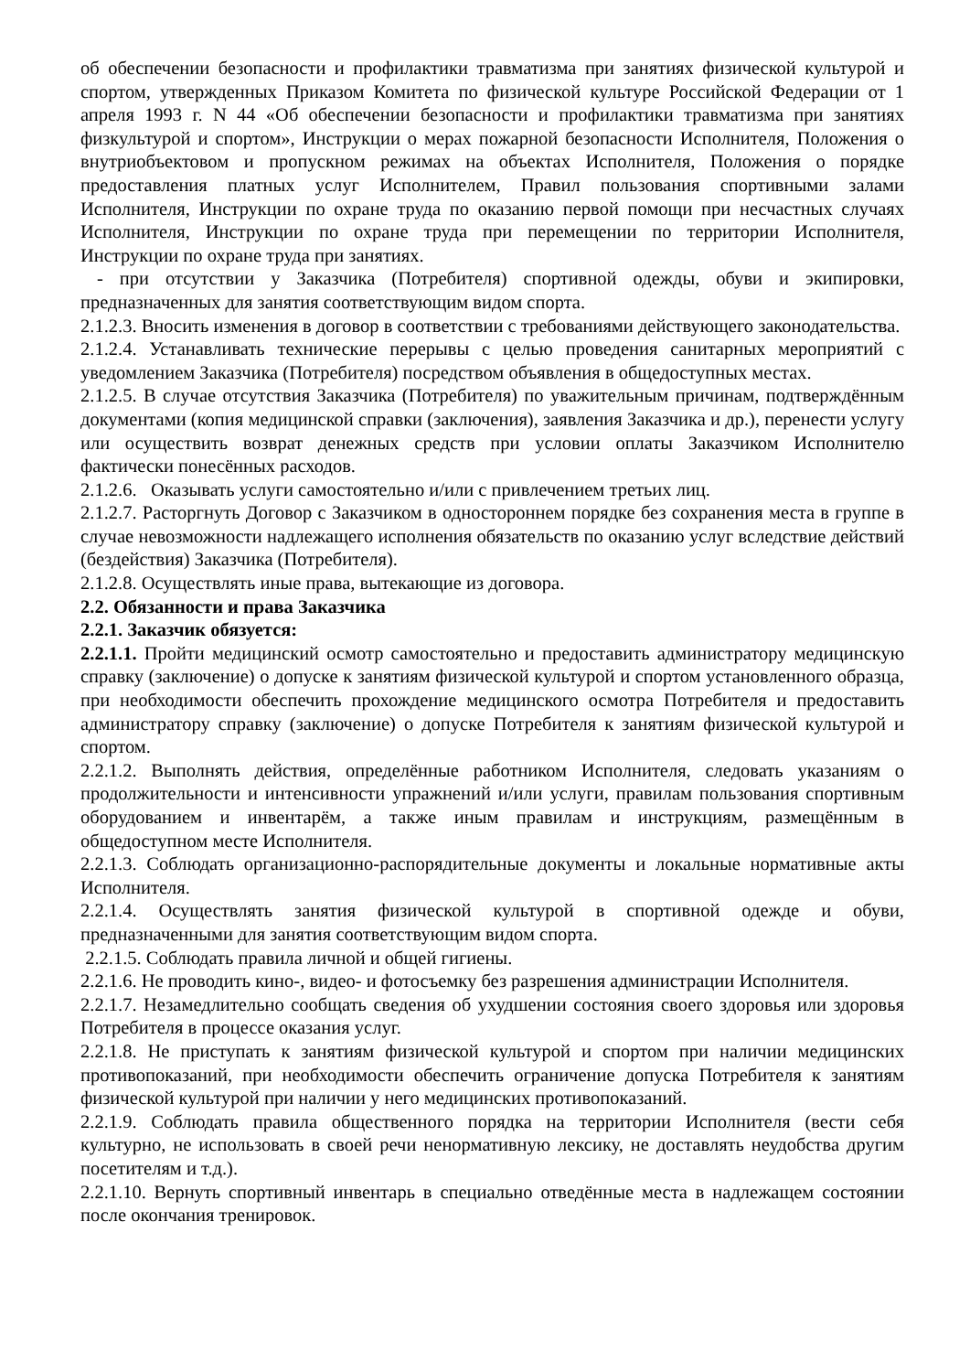об обеспечении безопасности и профилактики травматизма при занятиях физической культурой и спортом, утвержденных Приказом Комитета по физической культуре Российской Федерации от 1 апреля 1993 г. N 44 «Об обеспечении безопасности и профилактики травматизма при занятиях физкультурой и спортом», Инструкции о мерах пожарной безопасности Исполнителя, Положения о внутриобъектовом и пропускном режимах на объектах Исполнителя, Положения о порядке предоставления платных услуг Исполнителем, Правил пользования спортивными залами Исполнителя, Инструкции по охране труда по оказанию первой помощи при несчастных случаях Исполнителя, Инструкции по охране труда при перемещении по территории Исполнителя, Инструкции по охране труда при занятиях.
- при отсутствии у Заказчика (Потребителя) спортивной одежды, обуви и экипировки, предназначенных для занятия соответствующим видом спорта.
2.1.2.3. Вносить изменения в договор в соответствии с требованиями действующего законодательства.
2.1.2.4. Устанавливать технические перерывы с целью проведения санитарных мероприятий с уведомлением Заказчика (Потребителя) посредством объявления в общедоступных местах.
2.1.2.5. В случае отсутствия Заказчика (Потребителя) по уважительным причинам, подтверждённым документами (копия медицинской справки (заключения), заявления Заказчика и др.), перенести услугу или осуществить возврат денежных средств при условии оплаты Заказчиком Исполнителю фактически понесённых расходов.
2.1.2.6. Оказывать услуги самостоятельно и/или с привлечением третьих лиц.
2.1.2.7. Расторгнуть Договор с Заказчиком в одностороннем порядке без сохранения места в группе в случае невозможности надлежащего исполнения обязательств по оказанию услуг вследствие действий (бездействия) Заказчика (Потребителя).
2.1.2.8. Осуществлять иные права, вытекающие из договора.
2.2. Обязанности и права Заказчика
2.2.1. Заказчик обязуется:
2.2.1.1. Пройти медицинский осмотр самостоятельно и предоставить администратору медицинскую справку (заключение) о допуске к занятиям физической культурой и спортом установленного образца, при необходимости обеспечить прохождение медицинского осмотра Потребителя и предоставить администратору справку (заключение) о допуске Потребителя к занятиям физической культурой и спортом.
2.2.1.2. Выполнять действия, определённые работником Исполнителя, следовать указаниям о продолжительности и интенсивности упражнений и/или услуги, правилам пользования спортивным оборудованием и инвентарём, а также иным правилам и инструкциям, размещённым в общедоступном месте Исполнителя.
2.2.1.3. Соблюдать организационно-распорядительные документы и локальные нормативные акты Исполнителя.
2.2.1.4. Осуществлять занятия физической культурой в спортивной одежде и обуви, предназначенными для занятия соответствующим видом спорта.
2.2.1.5. Соблюдать правила личной и общей гигиены.
2.2.1.6. Не проводить кино-, видео- и фотосъемку без разрешения администрации Исполнителя.
2.2.1.7. Незамедлительно сообщать сведения об ухудшении состояния своего здоровья или здоровья Потребителя в процессе оказания услуг.
2.2.1.8. Не приступать к занятиям физической культурой и спортом при наличии медицинских противопоказаний, при необходимости обеспечить ограничение допуска Потребителя к занятиям физической культурой при наличии у него медицинских противопоказаний.
2.2.1.9. Соблюдать правила общественного порядка на территории Исполнителя (вести себя культурно, не использовать в своей речи ненормативную лексику, не доставлять неудобства другим посетителям и т.д.).
2.2.1.10. Вернуть спортивный инвентарь в специально отведённые места в надлежащем состоянии после окончания тренировок.